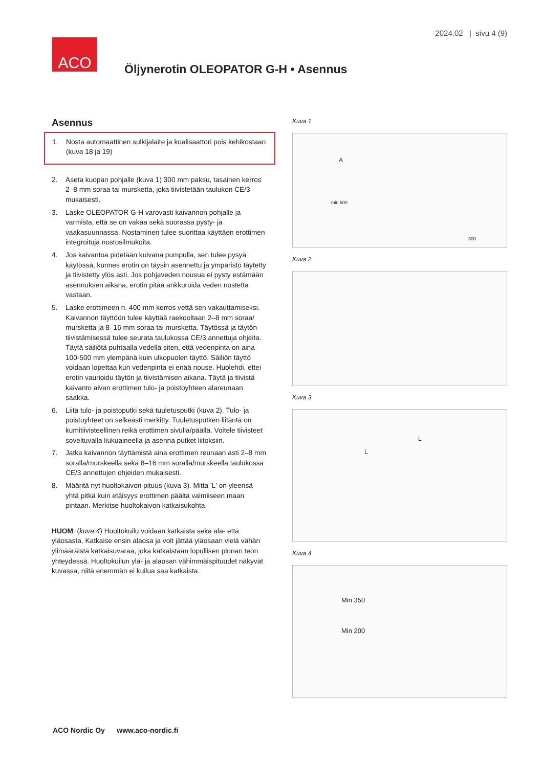2024.02 | sivu 4 (9)
ACO
Öljynerotin OLEOPATOR G-H • Asennus
Asennus
1. Nosta automaattinen sulkijalaite ja koalisaattori pois kehikostaan (kuva 18 ja 19)
2. Aseta kuopan pohjalle (kuva 1) 300 mm paksu, tasainen kerros 2–8 mm soraa tai mursketta, joka tiivistetään taulukon CE/3 mukaisesti.
3. Laske OLEOPATOR G-H varovasti kaivannon pohjalle ja varmista, että se on vakaa sekä suorassa pysty- ja vaakasuunnassa. Nostaminen tulee suorittaa käyttäen erottimen integroituja nostosilmukoita.
4. Jos kaivantoa pidetään kuivana pumpulla, sen tulee pysyä käytössä, kunnes erotin on täysin asennettu ja ympäristö täytetty ja tiivistetty ylös asti. Jos pohjaveden nousua ei pysty estämään asennuksen aikana, erotin pitää ankkuroida veden nostetta vastaan.
5. Laske erottimeen n. 400 mm kerros vettä sen vakauttamiseksi. Kaivannon täyttöön tulee käyttää raekooltaan 2–8 mm soraa/ mursketta ja 8–16 mm soraa tai mursketta. Täytössä ja täytön tiivistämisessä tulee seurata taulukossa CE/3 annettuja ohjeita. Täytä säiliötä puhtaalla vedellä siten, että vedenpinta on aina 100-500 mm ylempänä kuin ulkopuolen täyttö. Säiliön täyttö voidaan lopettaa kun vedenpinta ei enää nouse. Huolehdi, ettei erotin vaurioidu täytön ja tiivistämisen aikana. Täytä ja tiivistä kaivanto aivan erottimen tulo- ja poistoyhteen alareunaan saakka.
6. Liitä tulo- ja poistoputki sekä tuuletusputki (kuva 2). Tulo- ja poistoyhteet on selkeästi merkitty. Tuuletusputken liitäntä on kumitiivisteellinen reikä erottimen sivulla/päällä. Voitele tiivisteet soveltuvalla liukuaineella ja asenna putket liitoksiin.
7. Jatka kaivannon täyttämistä aina erottimen reunaan asti 2–8 mm soralla/murskeella sekä 8–16 mm soralla/murskeella taulukossa CE/3 annettujen ohjeiden mukaisesti.
8. Määritä nyt huoltokaivon pituus (kuva 3). Mitta 'L' on yleensä yhtä pitkä kuin etäisyys erottimen päältä valmiiseen maan pintaan. Merkitse huoltokaivon katkaisukohta.
HUOM: (kuva 4) Huoltokuilu voidaan katkaista sekä ala- että yläosasta. Katkaise ensin alaosa ja voit jättää yläosaan vielä vähän ylimääräistä katkaisuvaraa, joka katkaistaan lopullisen pinnan teon yhteydessä. Huoltokuilun ylä- ja alaosan vähimmäispituudet näkyvät kuvassa, niitä enemmän ei kuilua saa katkaista.
Kuva 1
min 500
300
A
Kuva 2
Kuva 3
L
L
Kuva 4
Min 350
Min 200
ACO Nordic Oy www.aco-nordic.fi